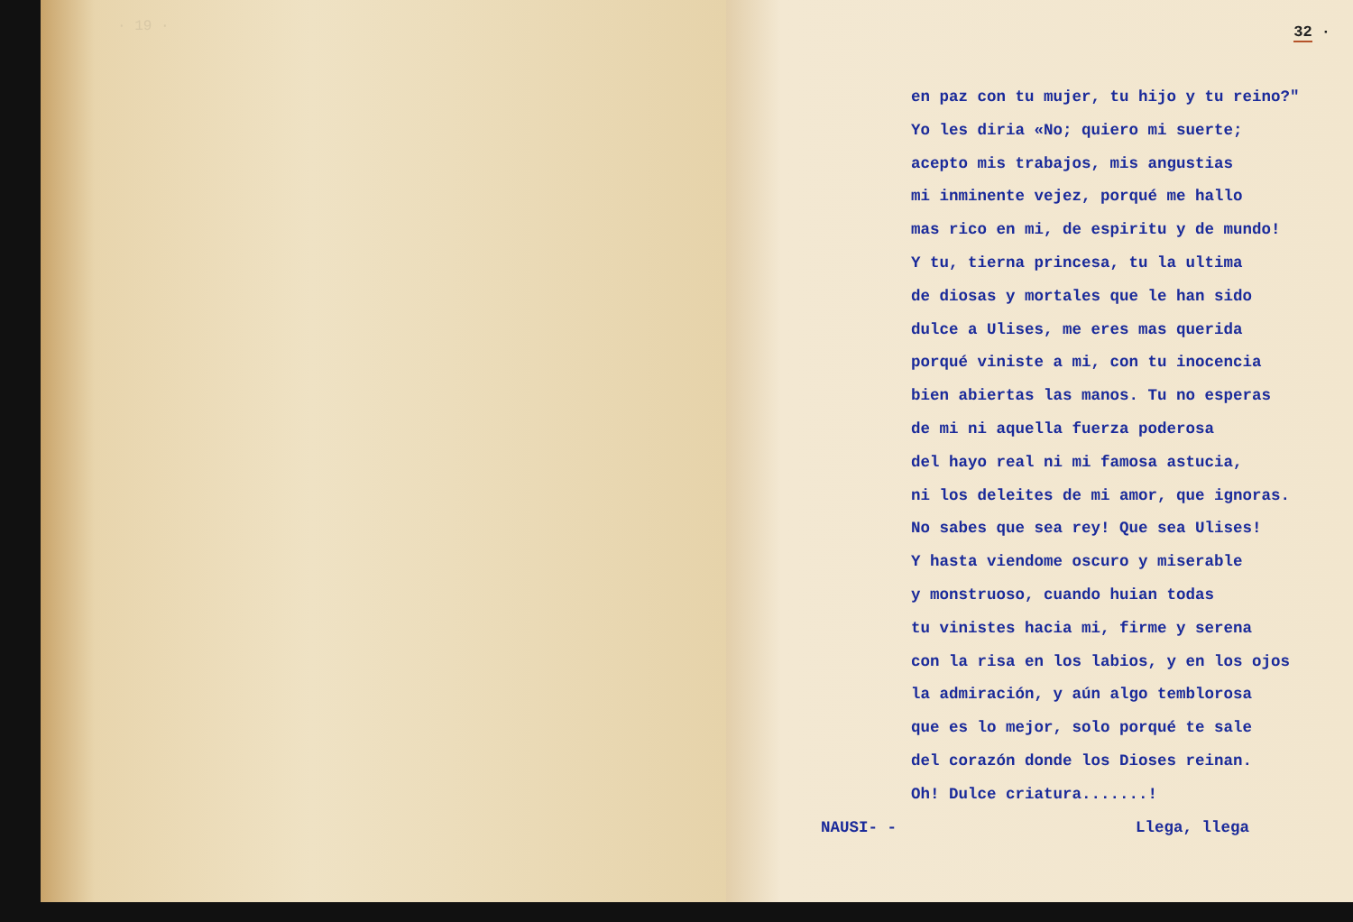· 19 ·
32 ·
en paz con tu mujer, tu hijo y tu reino?"
Yo les diria «No; quiero mi suerte;
acepto mis trabajos, mis angustias
mi inminente vejez, porqué me hallo
mas rico en mi, de espiritu y de mundo!
Y tu, tierna princesa, tu la ultima
de diosas y mortales que le han sido
dulce a Ulises, me eres mas querida
porqué viniste a mi, con tu inocencia
bien abiertas las manos. Tu no esperas
de mi ni aquella fuerza poderosa
del hayo real ni mi famosa astucia,
ni los deleites de mi amor, que ignoras.
No sabes que sea rey! Que sea Ulises!
Y hasta viendome oscuro y miserable
y monstruoso, cuando huian todas
tu vinistes hacia mi, firme y serena
con la risa en los labios, y en los ojos
la admiración, y aún algo temblorosa
que es lo mejor, solo porqué te sale
del corazón donde los Dioses reinan.
Oh! Dulce criatura.......!
NAUSI- - Llega, llega